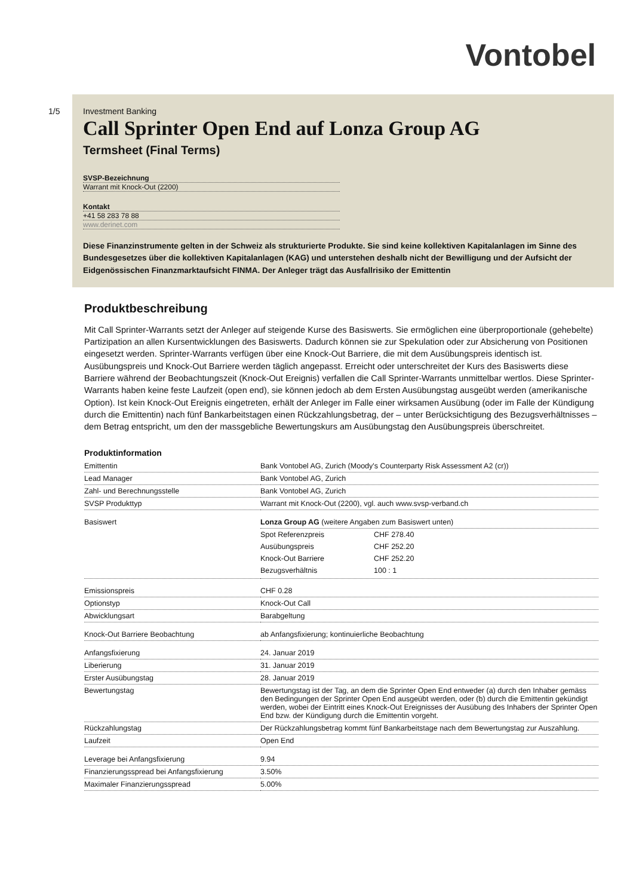Vontobel
1/5
Investment Banking
Call Sprinter Open End auf Lonza Group AG
Termsheet (Final Terms)
SVSP-Bezeichnung
Warrant mit Knock-Out (2200)
Kontakt
+41 58 283 78 88
www.derinet.com
Diese Finanzinstrumente gelten in der Schweiz als strukturierte Produkte. Sie sind keine kollektiven Kapitalanlagen im Sinne des Bundesgesetzes über die kollektiven Kapitalanlagen (KAG) und unterstehen deshalb nicht der Bewilligung und der Aufsicht der Eidgenössischen Finanzmarktaufsicht FINMA. Der Anleger trägt das Ausfallrisiko der Emittentin
Produktbeschreibung
Mit Call Sprinter-Warrants setzt der Anleger auf steigende Kurse des Basiswerts. Sie ermöglichen eine überproportionale (gehebelte) Partizipation an allen Kursentwicklungen des Basiswerts. Dadurch können sie zur Spekulation oder zur Absicherung von Positionen eingesetzt werden. Sprinter-Warrants verfügen über eine Knock-Out Barriere, die mit dem Ausübungspreis identisch ist. Ausübungspreis und Knock-Out Barriere werden täglich angepasst. Erreicht oder unterschreitet der Kurs des Basiswerts diese Barriere während der Beobachtungszeit (Knock-Out Ereignis) verfallen die Call Sprinter-Warrants unmittelbar wertlos. Diese Sprinter-Warrants haben keine feste Laufzeit (open end), sie können jedoch ab dem Ersten Ausübungstag ausgeübt werden (amerikanische Option). Ist kein Knock-Out Ereignis eingetreten, erhält der Anleger im Falle einer wirksamen Ausübung (oder im Falle der Kündigung durch die Emittentin) nach fünf Bankarbeitstagen einen Rückzahlungsbetrag, der – unter Berücksichtigung des Bezugsverhältnisses – dem Betrag entspricht, um den der massgebliche Bewertungskurs am Ausübungstag den Ausübungspreis überschreitet.
Produktinformation
| Emittentin | Bank Vontobel AG, Zurich (Moody's Counterparty Risk Assessment A2 (cr)) |
| Lead Manager | Bank Vontobel AG, Zurich |
| Zahl- und Berechnungsstelle | Bank Vontobel AG, Zurich |
| SVSP Produkttyp | Warrant mit Knock-Out (2200), vgl. auch www.svsp-verband.ch |
| Basiswert | Lonza Group AG (weitere Angaben zum Basiswert unten) / Spot Referenzpreis / CHF 278.40 / / Ausübungspreis / CHF 252.20 / / Knock-Out Barriere / CHF 252.20 / / Bezugsverhältnis / 100 : 1 / |
| Emissionspreis | CHF 0.28 |
| Optionstyp | Knock-Out Call |
| Abwicklungsart | Barabgeltung |
| Knock-Out Barriere Beobachtung | ab Anfangsfixierung; kontinuierliche Beobachtung |
| Anfangsfixierung | 24. Januar 2019 |
| Liberierung | 31. Januar 2019 |
| Erster Ausübungstag | 28. Januar 2019 |
| Bewertungstag | Bewertungstag ist der Tag, an dem die Sprinter Open End entweder (a) durch den Inhaber gemäss den Bedingungen der Sprinter Open End ausgeübt werden, oder (b) durch die Emittentin gekündigt werden, wobei der Eintritt eines Knock-Out Ereignisses der Ausübung des Inhabers der Sprinter Open End bzw. der Kündigung durch die Emittentin vorgeht. |
| Rückzahlungstag | Der Rückzahlungsbetrag kommt fünf Bankarbeitstage nach dem Bewertungstag zur Auszahlung. |
| Laufzeit | Open End |
| Leverage bei Anfangsfixierung | 9.94 |
| Finanzierungsspread bei Anfangsfixierung | 3.50% |
| Maximaler Finanzierungsspread | 5.00% |